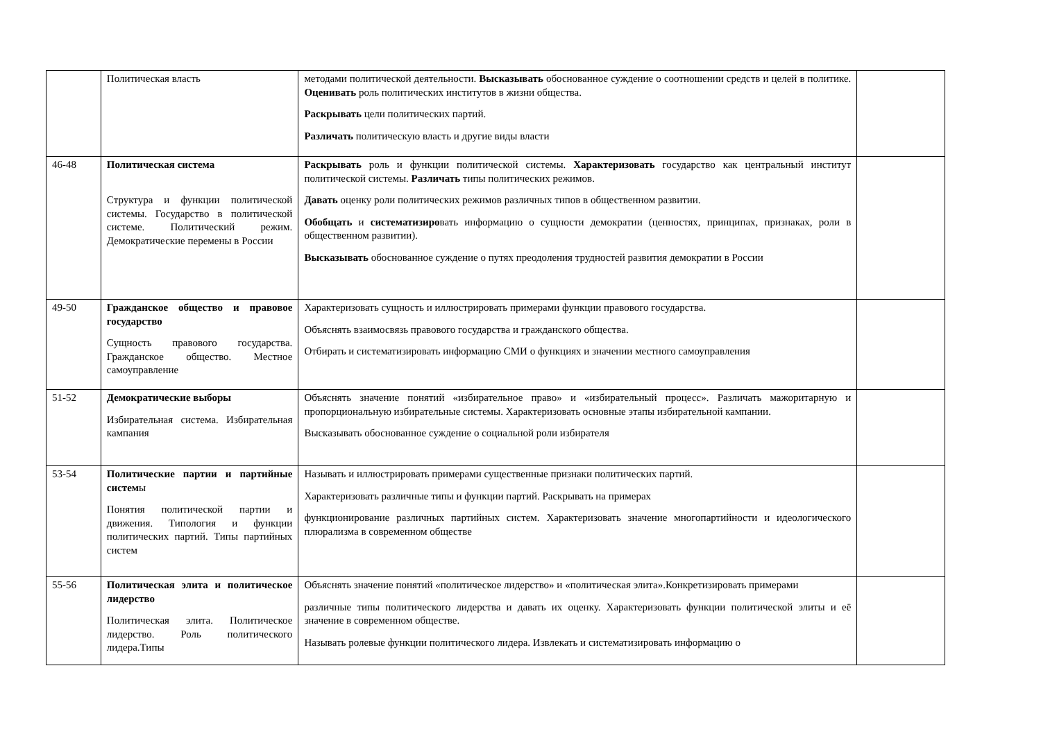| | Политическая власть | методами политической деятельности. Высказывать обоснованное суждение о соотношении средств и целей в политике. Оценивать роль политических институтов в жизни общества. Раскрывать цели политических партий. Различать политическую власть и другие виды власти | |
| 46-48 | Политическая система Структура и функции политической системы. Государство в политической системе. Политический режим. Демократические перемены в России | Раскрывать роль и функции политической системы. Характеризовать государство как центральный институт политической системы. Различать типы политических режимов. Давать оценку роли политических режимов различных типов в общественном развитии. Обобщать и систематизиро вать информацию о сущности демократии (ценностях, принципах, признаках, роли в общественном развитии). Высказывать обоснованное суждение о путях преодоления трудностей развития демократии в России | |
| 49-50 | Гражданское общество и правовое государство Сущность правового государства. Гражданское общество. Местное самоуправление | Характеризовать сущность и иллюстрировать примерами функции правового государства. Объяснять взаимосвязь правового государства и гражданского общества. Отбирать и систематизировать информацию СМИ о функциях и значении местного самоуправления | |
| 51-52 | Демократические выборы Избирательная система. Избирательная кампания | Объяснять значение понятий «избирательное право» и «избирательный процесс». Различать мажоритарную и пропорциональную избирательные системы. Характеризовать основные этапы избирательной кампании. Высказывать обоснованное суждение о социальной роли избирателя | |
| 53-54 | Политические партии и партийные систем ы Понятия политической партии и движения. Типология и функции политических партий. Типы партийных систем | Называть и иллюстрировать примерами существенные признаки политических партий. Характеризовать различные типы и функции партий. Раскрывать на примерах функционирование различных партийных систем. Характеризовать значение многопартийности и идеологического плюрализма в современном обществе | |
| 55-56 | Политическая элита и политическое лидерство Политическая элита. Политическое лидерство. Роль политического лидера.Типы | Объяснять значение понятий «политическое лидерство» и «политическая элита».Конкретизировать примерами различные типы политического лидерства и давать их оценку. Характеризовать функции политической элиты и её значение в современном обществе. Называть ролевые функции политического лидера. Извлекать и систематизировать информацию о | |